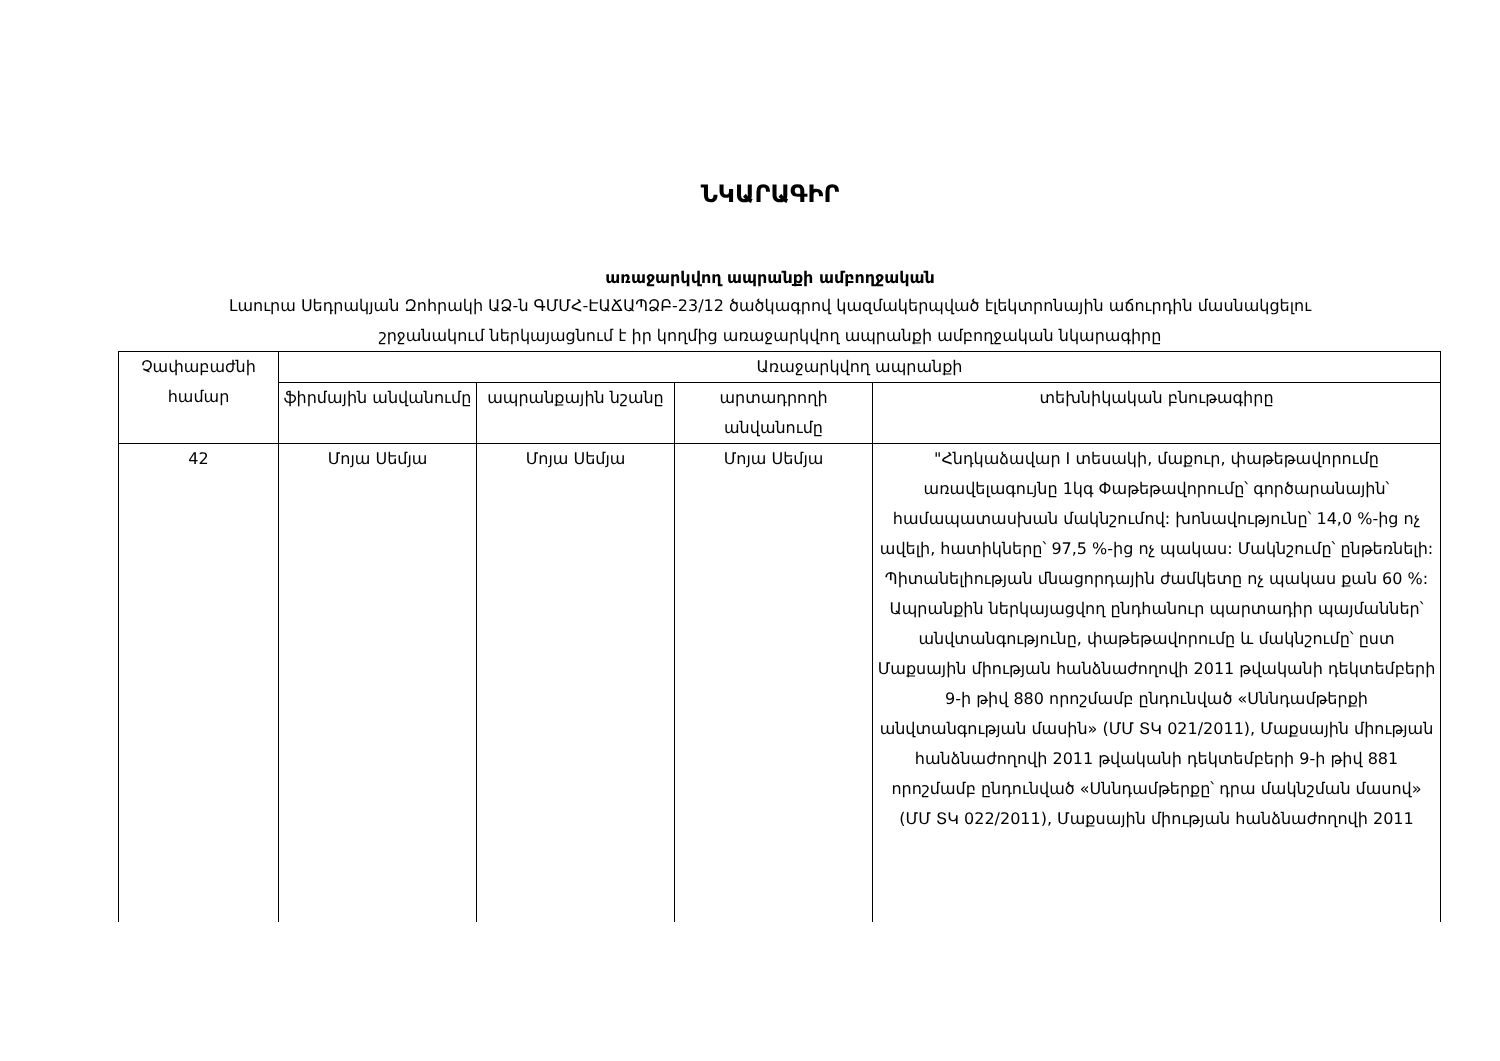ՆԿԱՐԱԳԻՐ
առաջարկվող ապրանքի ամբողջական
Լաուրա Սեդրակյան Զոհրակի ԱՁ-ն ԳՄՄՀ-ԷԱՃԱՊՁԲ-23/12 ծածկագրով կազմակերպված էլեկտրոնային աճուրդին մասնակցելու
շրջանակում ներկայացնում է իր կողմից առաջարկվող ապրանքի ամբողջական նկարագիրը
| Չափաբաժնի համար | Առաջարկվող ապրանքի | | | |
| --- | --- | --- | --- | --- |
| | ֆիրմային անվանումը | ապրանքային նշանը | արտադրողի անվանումը | տեխնիկական բնութագիրը |
| 42 | Մոյա Սեմյա | Մոյա Սեմյա | Մոյա Սեմյա | "Հնդկաձավար I տեսակի, մաքուր, փաթեթավորումը առավելագույնը 1կգ Փաթեթավորումը՝ գործարանային՝ համապատասխան մակնշումով: խոնավությունը՝ 14,0 %-ից ոչ ավելի, հատիկները՝ 97,5 %-ից ոչ պակաս: Մակնշումը՝ ընթեռնելի: Պիտանելիության մնացորդային ժամկետը ոչ պակաս քան 60 %: Ապրանքին ներկայացվող ընդհանուր պարտադիր պայմաններ՝ անվտանգությունը, փաթեթավորումը և մակնշումը՝ ըստ Մաքսային միության հանձնաժողովի 2011 թվականի դեկտեմբերի 9-ի թիվ 880 որոշմամբ ընդունված «Սննդամթերքի անվտանգության մասին» (ՄՄ ՏԿ 021/2011), Մաքսային միության հանձնաժողովի 2011 թվականի դեկտեմբերի 9-ի թիվ 881 որոշմամբ ընդունված «Սննդամթերքը՝ դրա մակնշման մասով» (ՄՄ ՏԿ 022/2011), Մաքսային միության հանձնաժողովի 2011 |